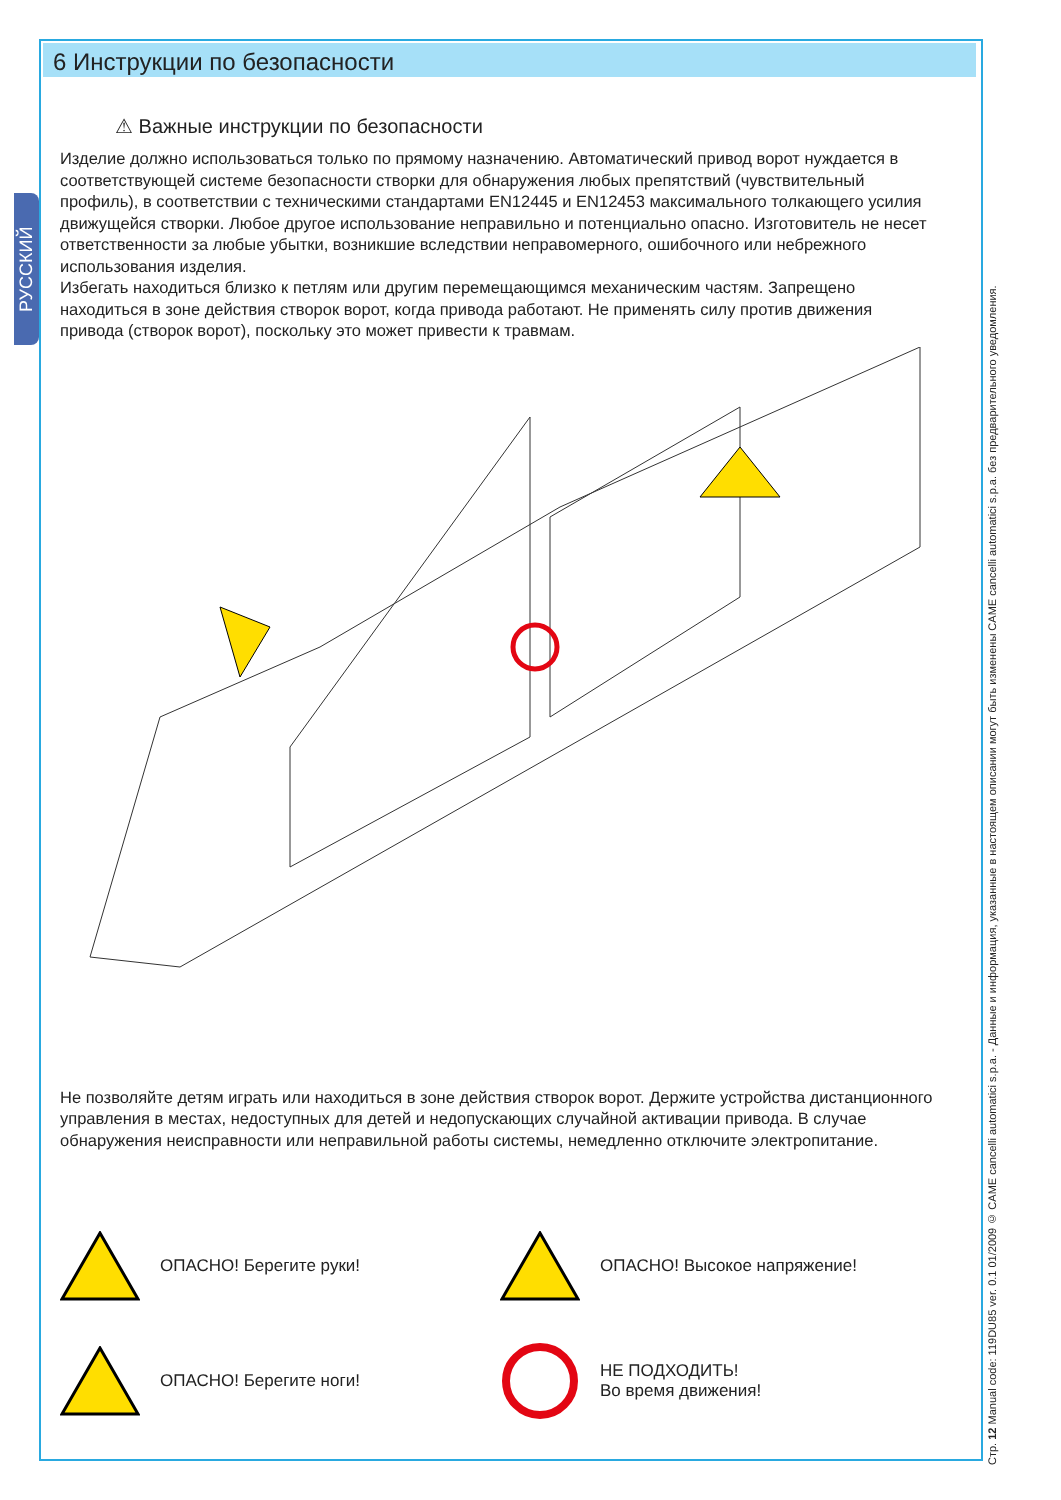РУССКИЙ
6 Инструкции по безопасности
⚠ Важные инструкции по безопасности
Изделие должно использоваться только по прямому назначению. Автоматический привод ворот нуждается в соответствующей системе безопасности створки для обнаружения любых препятствий (чувствительный профиль), в соответствии с техническими стандартами EN12445 и EN12453 максимального толкающего усилия движущейся створки. Любое другое использование неправильно и потенциально опасно. Изготовитель не несет ответственности за любые убытки, возникшие вследствии неправомерного, ошибочного или небрежного использования изделия.
Избегать находиться близко к петлям или другим перемещающимся механическим частям. Запрещено находиться в зоне действия створок ворот, когда привода работают. Не применять силу против движения привода (створок ворот), поскольку это может привести к травмам.
Не позволяйте детям играть или находиться в зоне действия створок ворот. Держите устройства дистанционного управления в местах, недоступных для детей и недопускающих случайной активации привода. В случае обнаружения неисправности или неправильной работы системы, немедленно отключите электропитание.
ОПАСНО! Берегите руки!
ОПАСНО! Высокое напряжение!
ОПАСНО! Берегите ноги!
НЕ ПОДХОДИТЬ!
Во время движения!
Стр. 12 Manual code: 119DU85 ver. 0.1 01/2009 © CAME cancelli automatici s.p.a. - Данные и информация, указанные в настоящем описании могут быть изменены CAME cancelli automatici s.p.a. без предварительного уведомления.